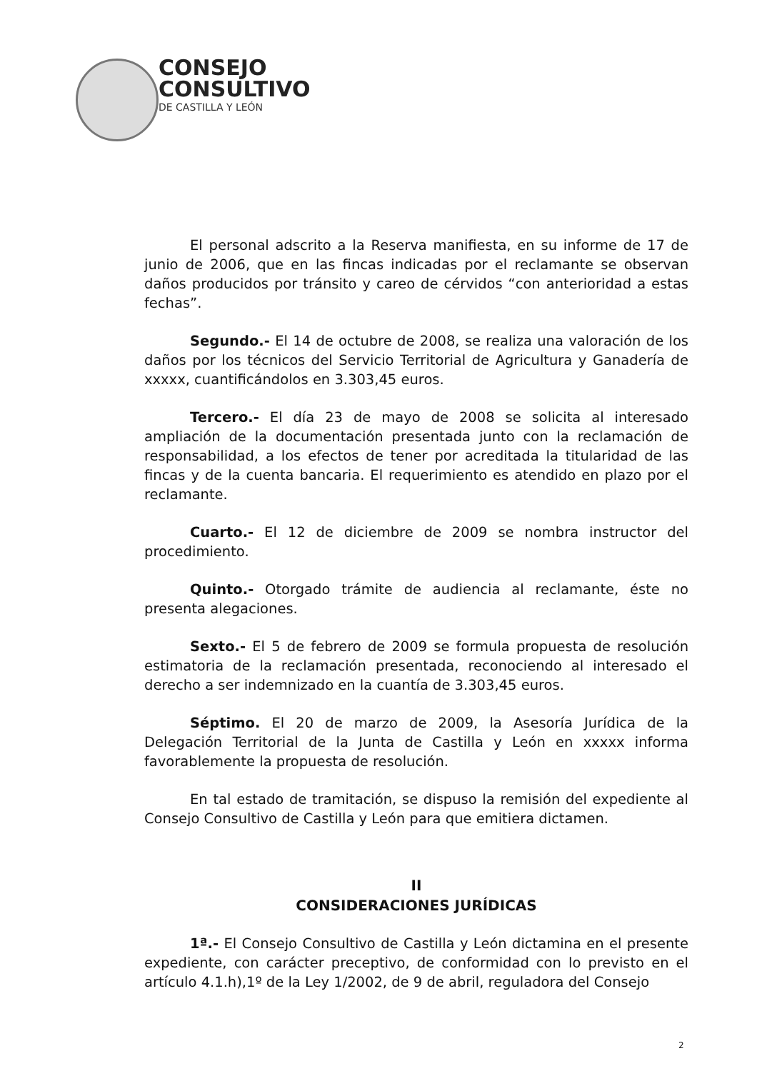CONSEJO
CONSULTIVO
DE CASTILLA Y LEÓN
El personal adscrito a la Reserva manifiesta, en su informe de 17 de junio de 2006, que en las fincas indicadas por el reclamante se observan daños producidos por tránsito y careo de cérvidos “con anterioridad a estas fechas”.
Segundo.- El 14 de octubre de 2008, se realiza una valoración de los daños por los técnicos del Servicio Territorial de Agricultura y Ganadería de xxxxx, cuantificándolos en 3.303,45 euros.
Tercero.- El día 23 de mayo de 2008 se solicita al interesado ampliación de la documentación presentada junto con la reclamación de responsabilidad, a los efectos de tener por acreditada la titularidad de las fincas y de la cuenta bancaria. El requerimiento es atendido en plazo por el reclamante.
Cuarto.- El 12 de diciembre de 2009 se nombra instructor del procedimiento.
Quinto.- Otorgado trámite de audiencia al reclamante, éste no presenta alegaciones.
Sexto.- El 5 de febrero de 2009 se formula propuesta de resolución estimatoria de la reclamación presentada, reconociendo al interesado el derecho a ser indemnizado en la cuantía de 3.303,45 euros.
Séptimo. El 20 de marzo de 2009, la Asesoría Jurídica de la Delegación Territorial de la Junta de Castilla y León en xxxxx informa favorablemente la propuesta de resolución.
En tal estado de tramitación, se dispuso la remisión del expediente al Consejo Consultivo de Castilla y León para que emitiera dictamen.
II
CONSIDERACIONES JURÍDICAS
1ª.- El Consejo Consultivo de Castilla y León dictamina en el presente expediente, con carácter preceptivo, de conformidad con lo previsto en el artículo 4.1.h),1º de la Ley 1/2002, de 9 de abril, reguladora del Consejo
2